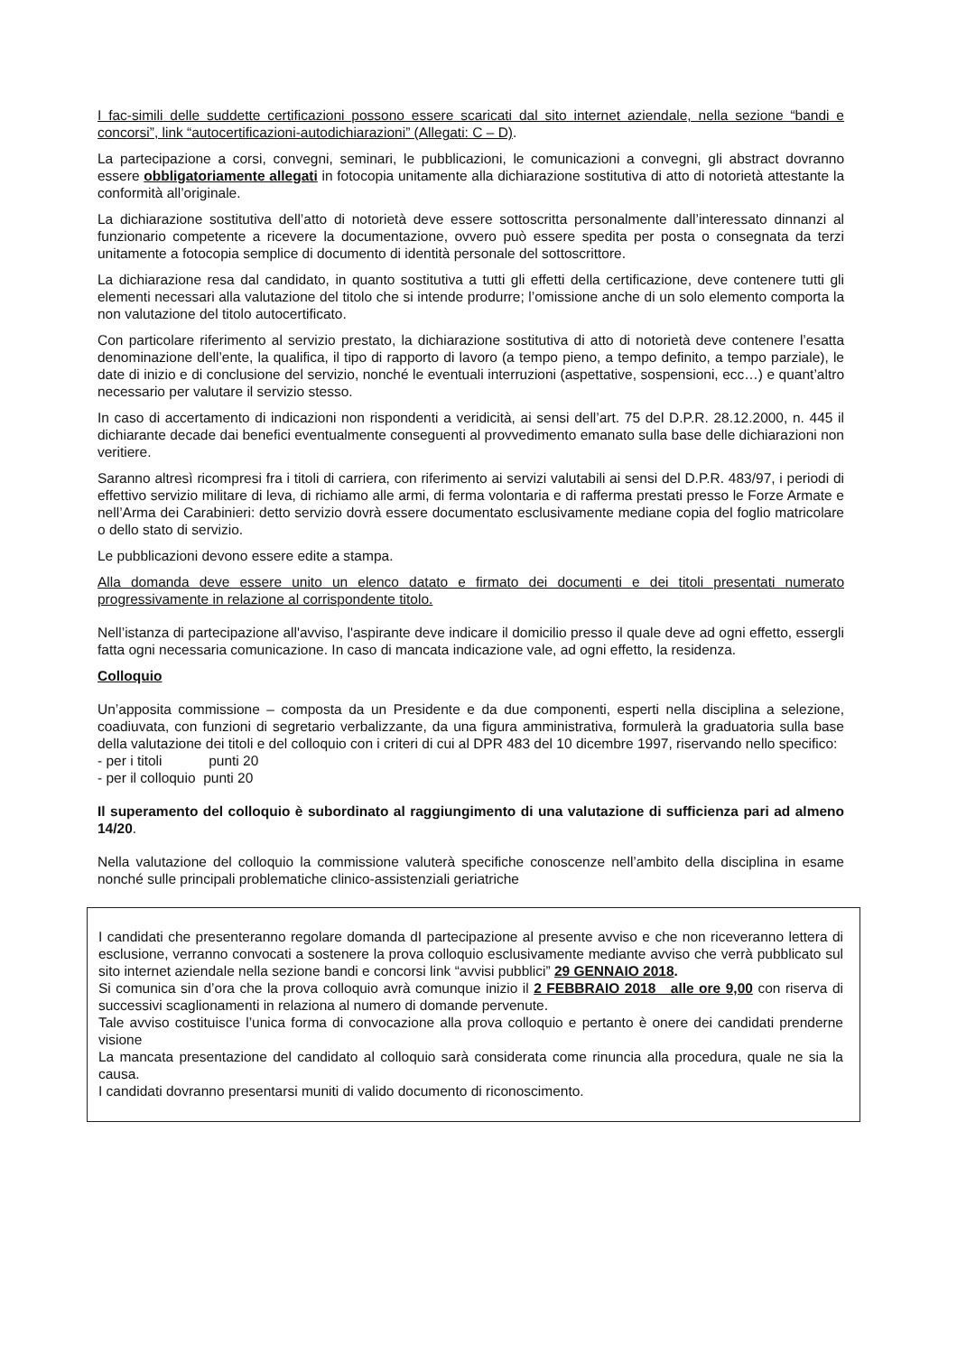I fac-simili delle suddette certificazioni possono essere scaricati dal sito internet aziendale, nella sezione “bandi e concorsi”, link “autocertificazioni-autodichiarazioni” (Allegati: C – D).
La partecipazione a corsi, convegni, seminari, le pubblicazioni, le comunicazioni a convegni, gli abstract dovranno essere obbligatoriamente allegati in fotocopia unitamente alla dichiarazione sostitutiva di atto di notorietà attestante la conformità all’originale.
La dichiarazione sostitutiva dell’atto di notorietà deve essere sottoscritta personalmente dall’interessato dinnanzi al funzionario competente a ricevere la documentazione, ovvero può essere spedita per posta o consegnata da terzi unitamente a fotocopia semplice di documento di identità personale del sottoscrittore.
La dichiarazione resa dal candidato, in quanto sostitutiva a tutti gli effetti della certificazione, deve contenere tutti gli elementi necessari alla valutazione del titolo che si intende produrre; l’omissione anche di un solo elemento comporta la non valutazione del titolo autocertificato.
Con particolare riferimento al servizio prestato, la dichiarazione sostitutiva di atto di notorietà deve contenere l’esatta denominazione dell’ente, la qualifica, il tipo di rapporto di lavoro (a tempo pieno, a tempo definito, a tempo parziale), le date di inizio e di conclusione del servizio, nonché le eventuali interruzioni (aspettative, sospensioni, ecc…) e quant’altro necessario per valutare il servizio stesso.
In caso di accertamento di indicazioni non rispondenti a veridicità, ai sensi dell’art. 75 del D.P.R. 28.12.2000, n. 445 il dichiarante decade dai benefici eventualmente conseguenti al provvedimento emanato sulla base delle dichiarazioni non veritiere.
Saranno altresì ricompresi fra i titoli di carriera, con riferimento ai servizi valutabili ai sensi del D.P.R. 483/97, i periodi di effettivo servizio militare di leva, di richiamo alle armi, di ferma volontaria e di rafferma prestati presso le Forze Armate e nell’Arma dei Carabinieri: detto servizio dovrà essere documentato esclusivamente mediane copia del foglio matricolare o dello stato di servizio.
Le pubblicazioni devono essere edite a stampa.
Alla domanda deve essere unito un elenco datato e firmato dei documenti e dei titoli presentati numerato progressivamente in relazione al corrispondente titolo.
Nell’istanza di partecipazione all'avviso, l'aspirante deve indicare il domicilio presso il quale deve ad ogni effetto, essergli fatta ogni necessaria comunicazione. In caso di mancata indicazione vale, ad ogni effetto, la residenza.
Colloquio
Un’apposita commissione – composta da un Presidente e da due componenti, esperti nella disciplina a selezione, coadiuvata, con funzioni di segretario verbalizzante, da una figura amministrativa, formulerà la graduatoria sulla base della valutazione dei titoli e del colloquio con i criteri di cui al DPR 483 del 10 dicembre 1997, riservando nello specifico:
- per i titoli punti 20
- per il colloquio punti 20
Il superamento del colloquio è subordinato al raggiungimento di una valutazione di sufficienza pari ad almeno 14/20.
Nella valutazione del colloquio la commissione valuterà specifiche conoscenze nell’ambito della disciplina in esame nonché sulle principali problematiche clinico-assistenziali geriatriche
I candidati che presenteranno regolare domanda dI partecipazione al presente avviso e che non riceveranno lettera di esclusione, verranno convocati a sostenere la prova colloquio esclusivamente mediante avviso che verrà pubblicato sul sito internet aziendale nella sezione bandi e concorsi link “avvisi pubblici” 29 GENNAIO 2018.
Si comunica sin d’ora che la prova colloquio avrà comunque inizio il 2 FEBBRAIO 2018 alle ore 9,00 con riserva di successivi scaglionamenti in relaziona al numero di domande pervenute.
Tale avviso costituisce l’unica forma di convocazione alla prova colloquio e pertanto è onere dei candidati prenderne visione
La mancata presentazione del candidato al colloquio sarà considerata come rinuncia alla procedura, quale ne sia la causa.
I candidati dovranno presentarsi muniti di valido documento di riconoscimento.